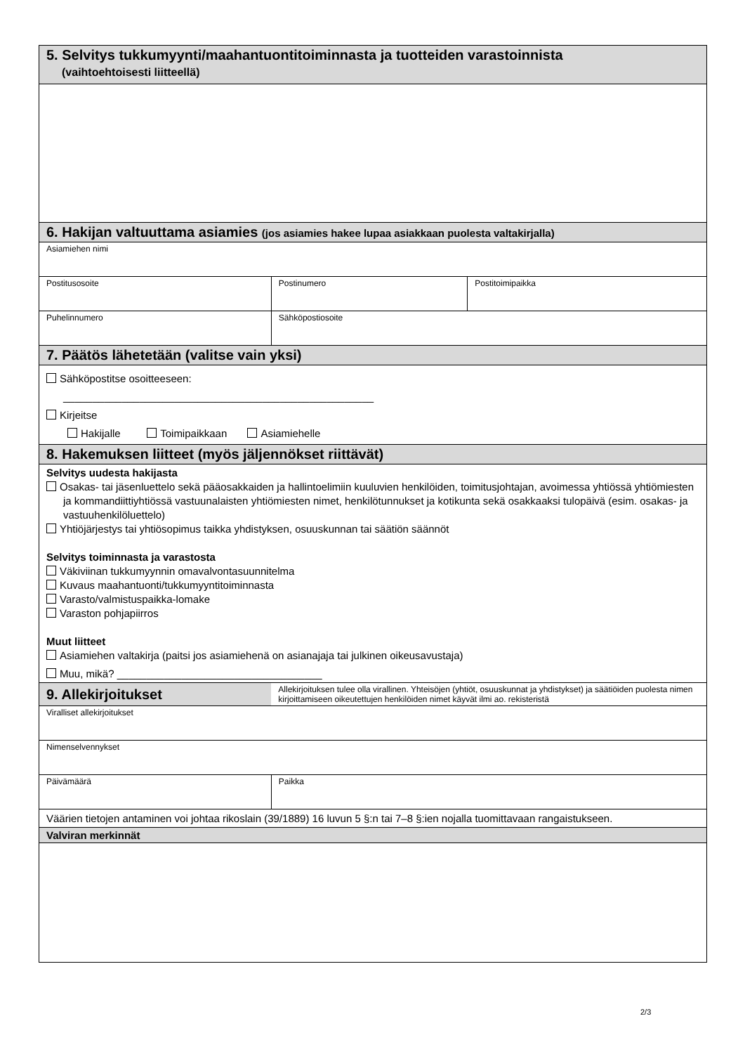| 5. Selvitys tukkumyynti/maahantuontitoiminnasta ja tuotteiden varastoinnista (vaihtoehtoisesti liitteellä) | | | |
| 6. Hakijan valtuuttama asiamies (jos asiamies hakee lupaa asiakkaan puolesta valtakirjalla) | | | |
| Asiamiehen nimi | | | |
| Postitusosoite | | Postinumero | Postitoimipaikka |
| Puhelinnumero | Sähköpostiosoite | | |
| 7. Päätös lähetetään (valitse vain yksi) | | | |
| Sähköpostitse osoitteeseen: _____________________________________________________ Kirjeitse Hakijalle Toimipaikkaan Asiamiehelle | | | |
| 8. Hakemuksen liitteet (myös jäljennökset riittävät) | | | |
| Selvitys uudesta hakijasta Osakas- tai jäsenluettelo sekä pääosakkaiden ja hallintoelimiin kuuluvien henkilöiden, toimitusjohtajan, avoimessa yhtiössä yhtiömiesten ja kommandiittiyhtiössä vastuunalaisten yhtiömiesten nimet, henkilötunnukset ja kotikunta sekä osakkaaksi tulopäivä (esim. osakas- ja vastuuhenkilöluettelo) Yhtiöjärjestys tai yhtiösopimus taikka yhdistyksen, osuuskunnan tai säätiön säännöt Selvitys toiminnasta ja varastosta Väkiviinan tukkumyynnin omavalvontasuunnitelma Kuvaus maahantuonti/tukkumyyntitoiminnasta Varasto/valmistuspaikka-lomake Varaston pohjapiirros Muut liitteet Asiamiehen valtakirja (paitsi jos asiamiehenä on asianajaja tai julkinen oikeusavustaja) Muu, mikä? ___________________________________ | | | |
| 9. Allekirjoitukset | Allekirjoituksen tulee olla virallinen. Yhteisöjen (yhtiöt, osuuskunnat ja yhdistykset) ja säätiöiden puolesta nimen kirjoittamiseen oikeutettujen henkilöiden nimet käyvät ilmi ao. rekisteristä | | |
| Viralliset allekirjoitukset | | | |
| Nimenselvennykset | | | |
| Päivämäärä | Paikka | | |
| Väärien tietojen antaminen voi johtaa rikoslain (39/1889) 16 luvun 5 §:n tai 7–8 §:ien nojalla tuomittavaan rangaistukseen. | | | |
| Valviran merkinnät | | | |
2/3